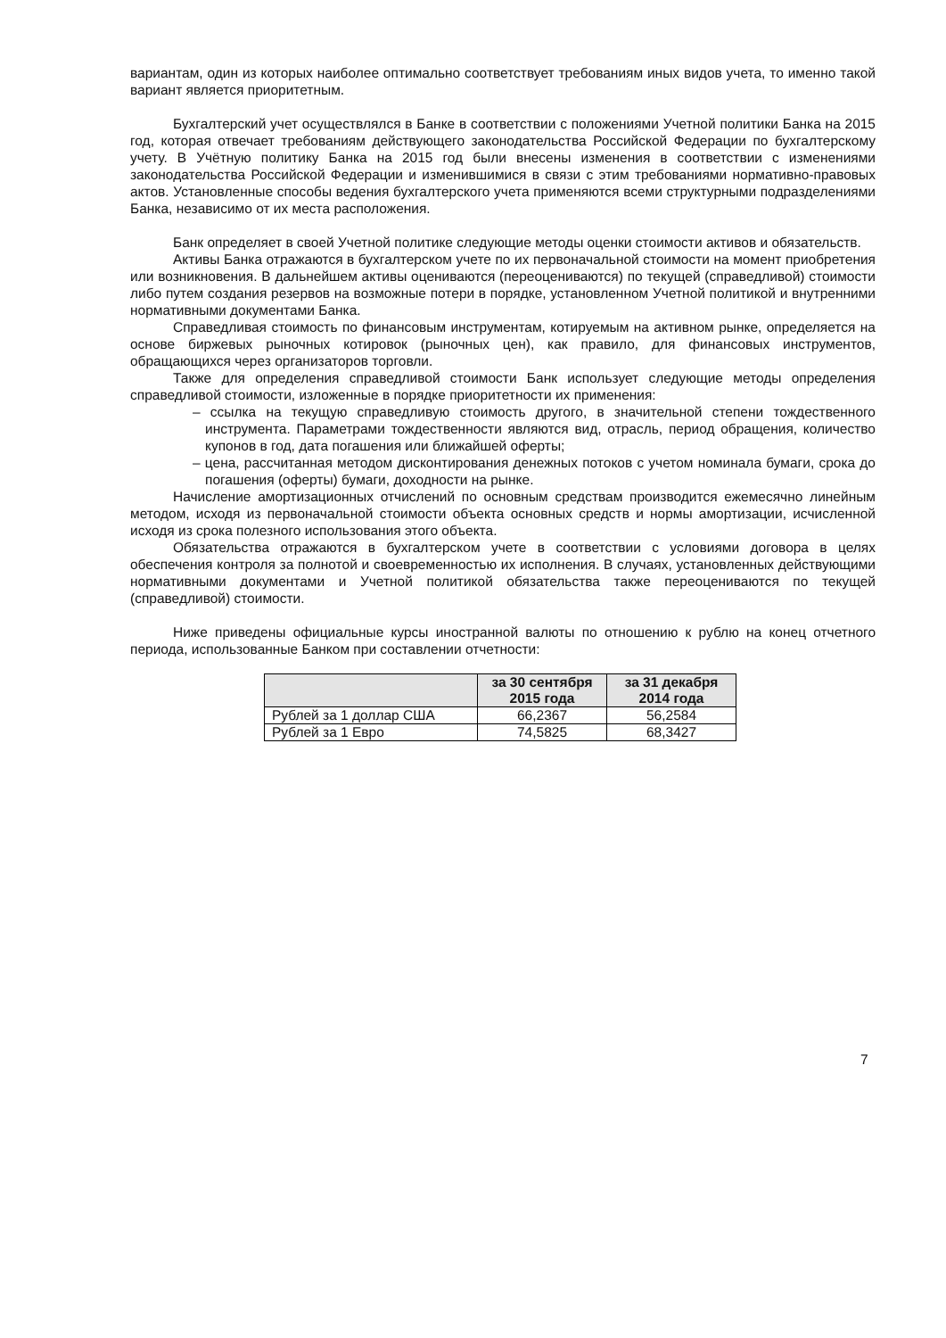вариантам, один из которых наиболее оптимально соответствует требованиям иных видов учета, то именно такой вариант является приоритетным.
Бухгалтерский учет осуществлялся в Банке в соответствии с положениями Учетной политики Банка на 2015 год, которая отвечает требованиям действующего законодательства Российской Федерации по бухгалтерскому учету. В Учётную политику Банка на 2015 год были внесены изменения в соответствии с изменениями законодательства Российской Федерации и изменившимися в связи с этим требованиями нормативно-правовых актов. Установленные способы ведения бухгалтерского учета применяются всеми структурными подразделениями Банка, независимо от их места расположения.
Банк определяет в своей Учетной политике следующие методы оценки стоимости активов и обязательств.
Активы Банка отражаются в бухгалтерском учете по их первоначальной стоимости на момент приобретения или возникновения. В дальнейшем активы оцениваются (переоцениваются) по текущей (справедливой) стоимости либо путем создания резервов на возможные потери в порядке, установленном Учетной политикой и внутренними нормативными документами Банка.
Справедливая стоимость по финансовым инструментам, котируемым на активном рынке, определяется на основе биржевых рыночных котировок (рыночных цен), как правило, для финансовых инструментов, обращающихся через организаторов торговли.
Также для определения справедливой стоимости Банк использует следующие методы определения справедливой стоимости, изложенные в порядке приоритетности их применения:
– ссылка на текущую справедливую стоимость другого, в значительной степени тождественного инструмента. Параметрами тождественности являются вид, отрасль, период обращения, количество купонов в год, дата погашения или ближайшей оферты;
– цена, рассчитанная методом дисконтирования денежных потоков с учетом номинала бумаги, срока до погашения (оферты) бумаги, доходности на рынке.
Начисление амортизационных отчислений по основным средствам производится ежемесячно линейным методом, исходя из первоначальной стоимости объекта основных средств и нормы амортизации, исчисленной исходя из срока полезного использования этого объекта.
Обязательства отражаются в бухгалтерском учете в соответствии с условиями договора в целях обеспечения контроля за полнотой и своевременностью их исполнения. В случаях, установленных действующими нормативными документами и Учетной политикой обязательства также переоцениваются по текущей (справедливой) стоимости.
Ниже приведены официальные курсы иностранной валюты по отношению к рублю на конец отчетного периода, использованные Банком при составлении отчетности:
| | за 30 сентября 2015 года | за 31 декабря 2014 года |
| --- | --- | --- |
| Рублей за 1 доллар США | 66,2367 | 56,2584 |
| Рублей за 1 Евро | 74,5825 | 68,3427 |
7